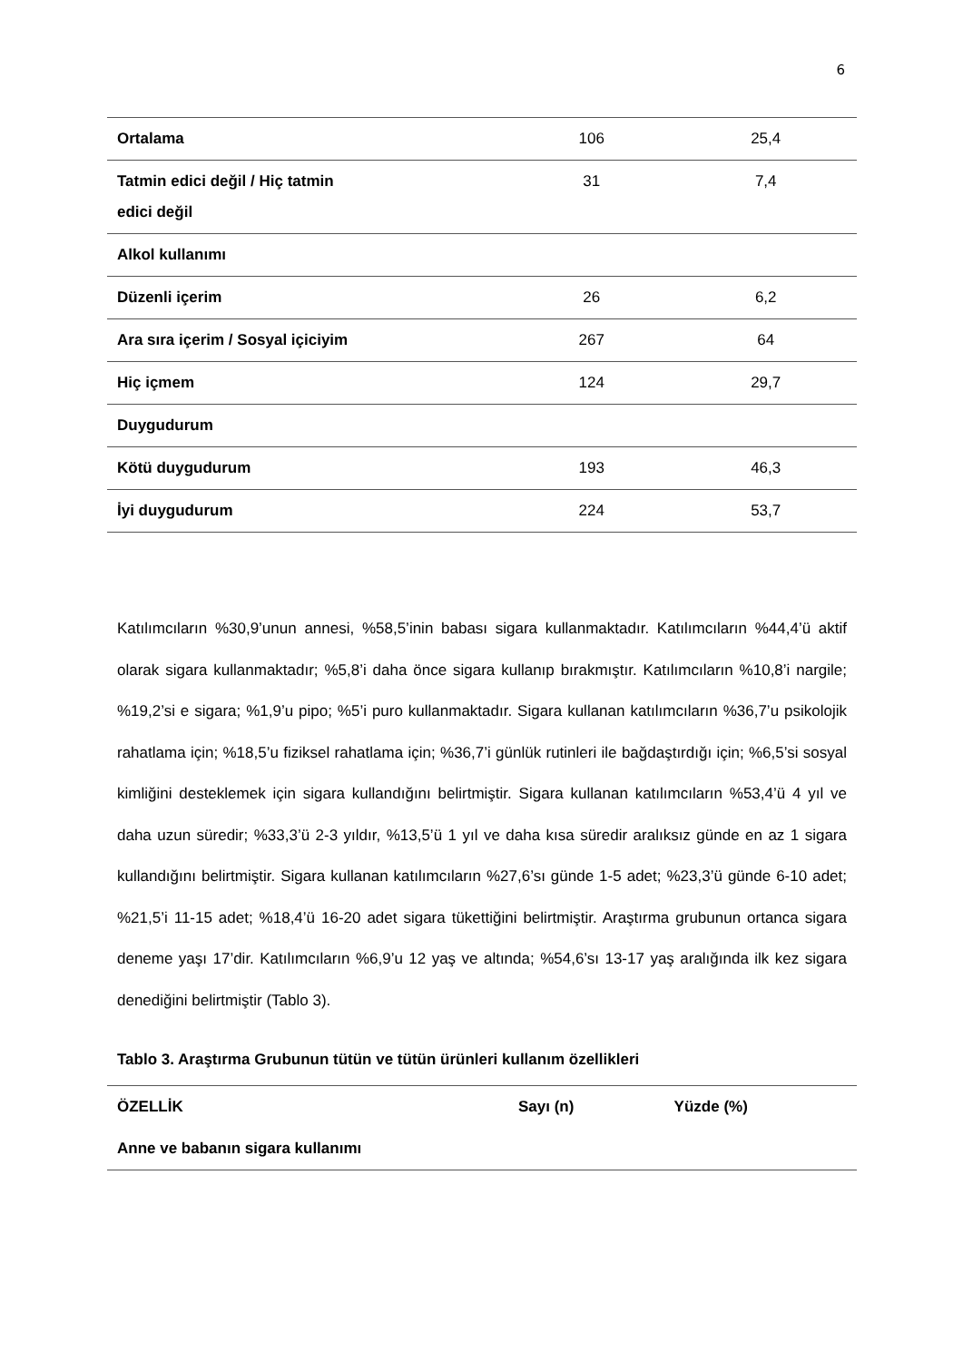6
| Ortalama | 106 | 25,4 |
| Tatmin edici değil / Hiç tatmin edici değil | 31 | 7,4 |
| Alkol kullanımı | | |
| Düzenli içerim | 26 | 6,2 |
| Ara sıra içerim / Sosyal içiciyim | 267 | 64 |
| Hiç içmem | 124 | 29,7 |
| Duygudurum | | |
| Kötü duygudurum | 193 | 46,3 |
| İyi duygudurum | 224 | 53,7 |
Katılımcıların %30,9’unun annesi, %58,5’inin babası sigara kullanmaktadır. Katılımcıların %44,4’ü aktif olarak sigara kullanmaktadır; %5,8’i daha önce sigara kullanıp bırakmıştır. Katılımcıların %10,8’i nargile; %19,2’si e sigara; %1,9’u pipo; %5’i puro kullanmaktadır. Sigara kullanan katılımcıların %36,7’u psikolojik rahatlama için; %18,5’u fiziksel rahatlama için; %36,7’i günlük rutinleri ile bağdaştırdığı için; %6,5’si sosyal kimliğini desteklemek için sigara kullandığını belirtmiştir. Sigara kullanan katılımcıların %53,4’ü 4 yıl ve daha uzun süredir; %33,3’ü 2-3 yıldır, %13,5’ü 1 yıl ve daha kısa süredir aralıksız günde en az 1 sigara kullandığını belirtmiştir. Sigara kullanan katılımcıların %27,6’sı günde 1-5 adet; %23,3’ü günde 6-10 adet; %21,5’i 11-15 adet; %18,4’ü 16-20 adet sigara tükettiğini belirtmiştir. Araştırma grubunun ortanca sigara deneme yaşı 17’dir. Katılımcıların %6,9’u 12 yaş ve altında; %54,6’sı 13-17 yaş aralığında ilk kez sigara denediğini belirtmiştir (Tablo 3).
Tablo 3. Araştırma Grubunun tütün ve tütün ürünleri kullanım özellikleri
| ÖZELLİK | Sayı (n) | Yüzde (%) |
| --- | --- | --- |
| Anne ve babanın sigara kullanımı | | |